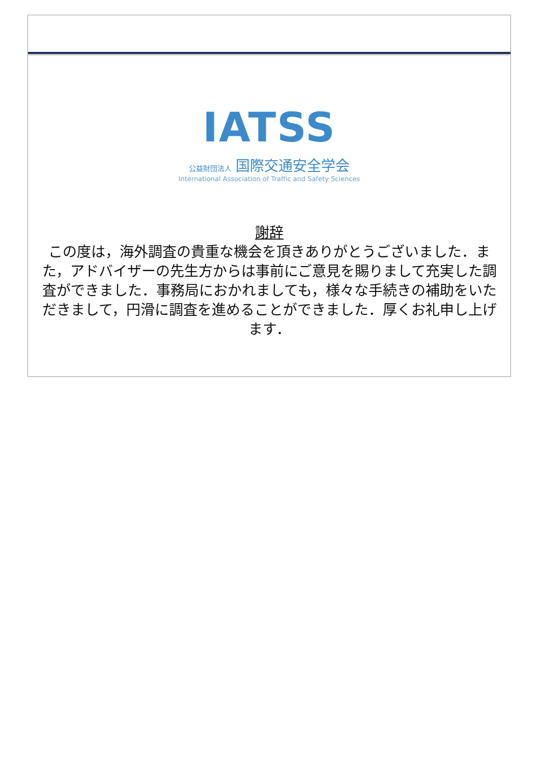IATSS
公益財団法人 国際交通安全学会
International Association of Traffic and Safety Sciences
謝辞
この度は，海外調査の貴重な機会を頂きありがとうございました．また，アドバイザーの先生方からは事前にご意見を賜りまして充実した調査ができました．事務局におかれましても，様々な手続きの補助をいただきまして，円滑に調査を進めることができました．厚くお礼申し上げます．